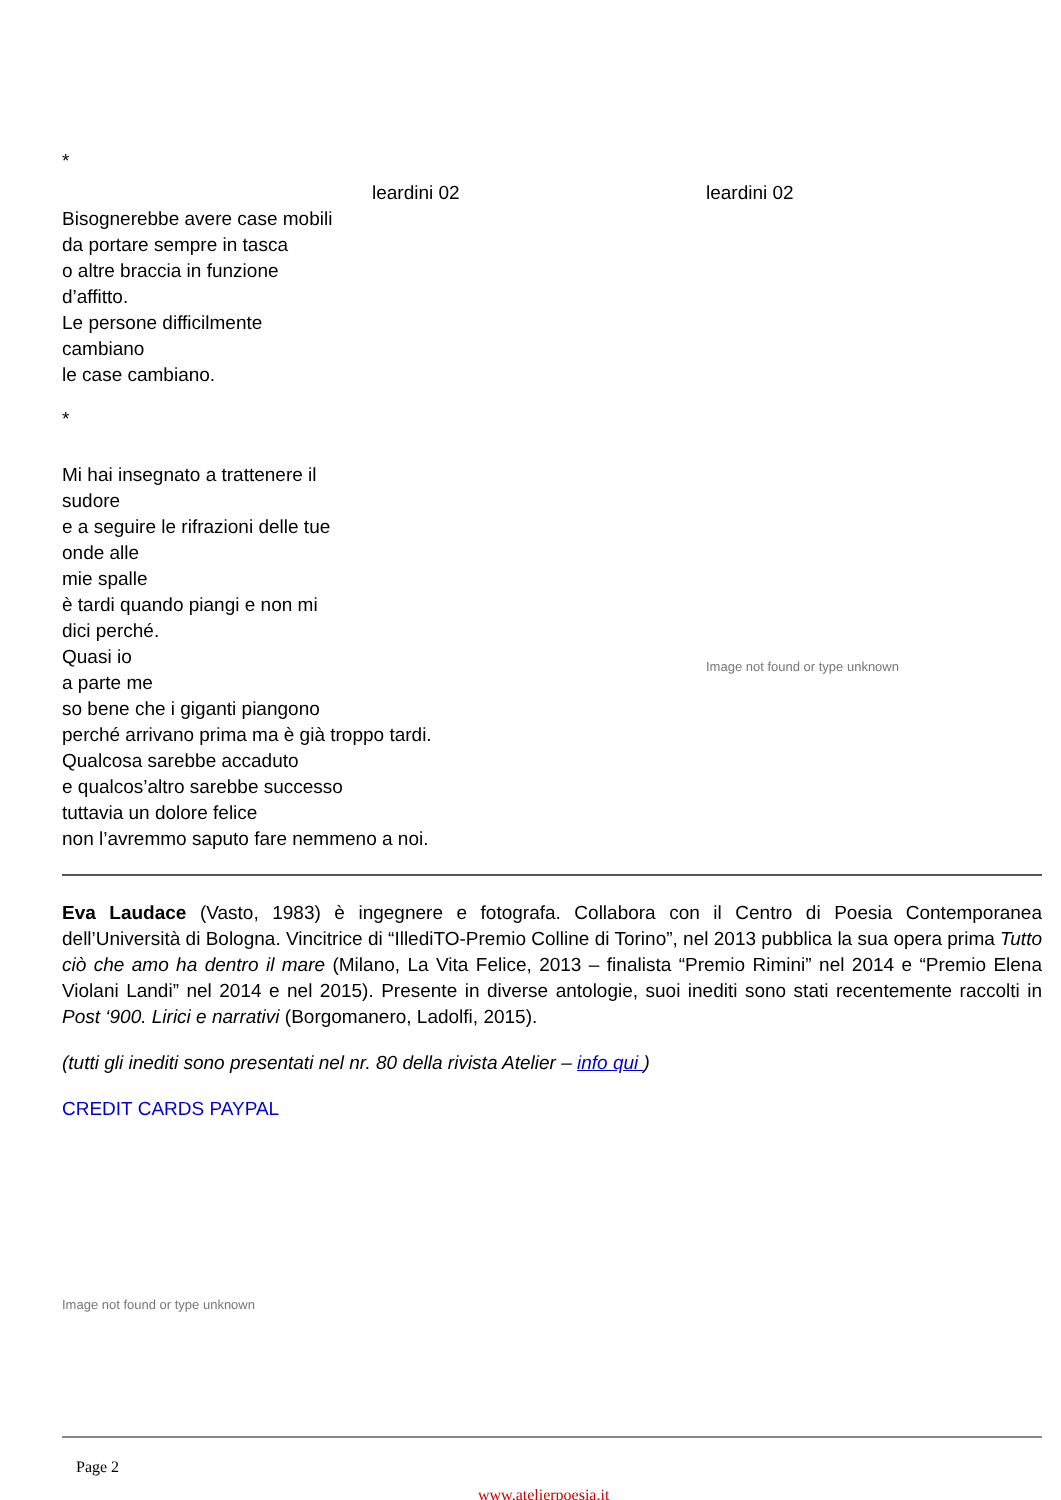*
leardini 02 leardini 02
Bisognerebbe avere case mobili
da portare sempre in tasca
o altre braccia in funzione
d’affitto.
Le persone difficilmente
cambiano
le case cambiano.
*
Mi hai insegnato a trattenere il
sudore
e a seguire le rifrazioni delle tue
onde alle
mie spalle
è tardi quando piangi e non mi
dici perché.
Quasi io
a parte me
so bene che i giganti piangono
perché arrivano prima ma è già troppo tardi.
Qualcosa sarebbe accaduto
e qualcos’altro sarebbe successo
tuttavia un dolore felice
non l’avremmo saputo fare nemmeno a noi.
Image not found or type unknown
Eva Laudace (Vasto, 1983) è ingegnere e fotografa. Collabora con il Centro di Poesia Contemporanea dell’Università di Bologna. Vincitrice di “IllediTO-Premio Colline di Torino”, nel 2013 pubblica la sua opera prima Tutto ciò che amo ha dentro il mare (Milano, La Vita Felice, 2013 – finalista “Premio Rimini” nel 2014 e “Premio Elena Violani Landi” nel 2014 e nel 2015). Presente in diverse antologie, suoi inediti sono stati recentemente raccolti in Post ‘900. Lirici e narrativi (Borgomanero, Ladolfi, 2015).
(tutti gli inediti sono presentati nel nr. 80 della rivista Atelier – info qui )
CREDIT CARDS PAYPAL
Image not found or type unknown
Page 2
www.atelierpoesia.it